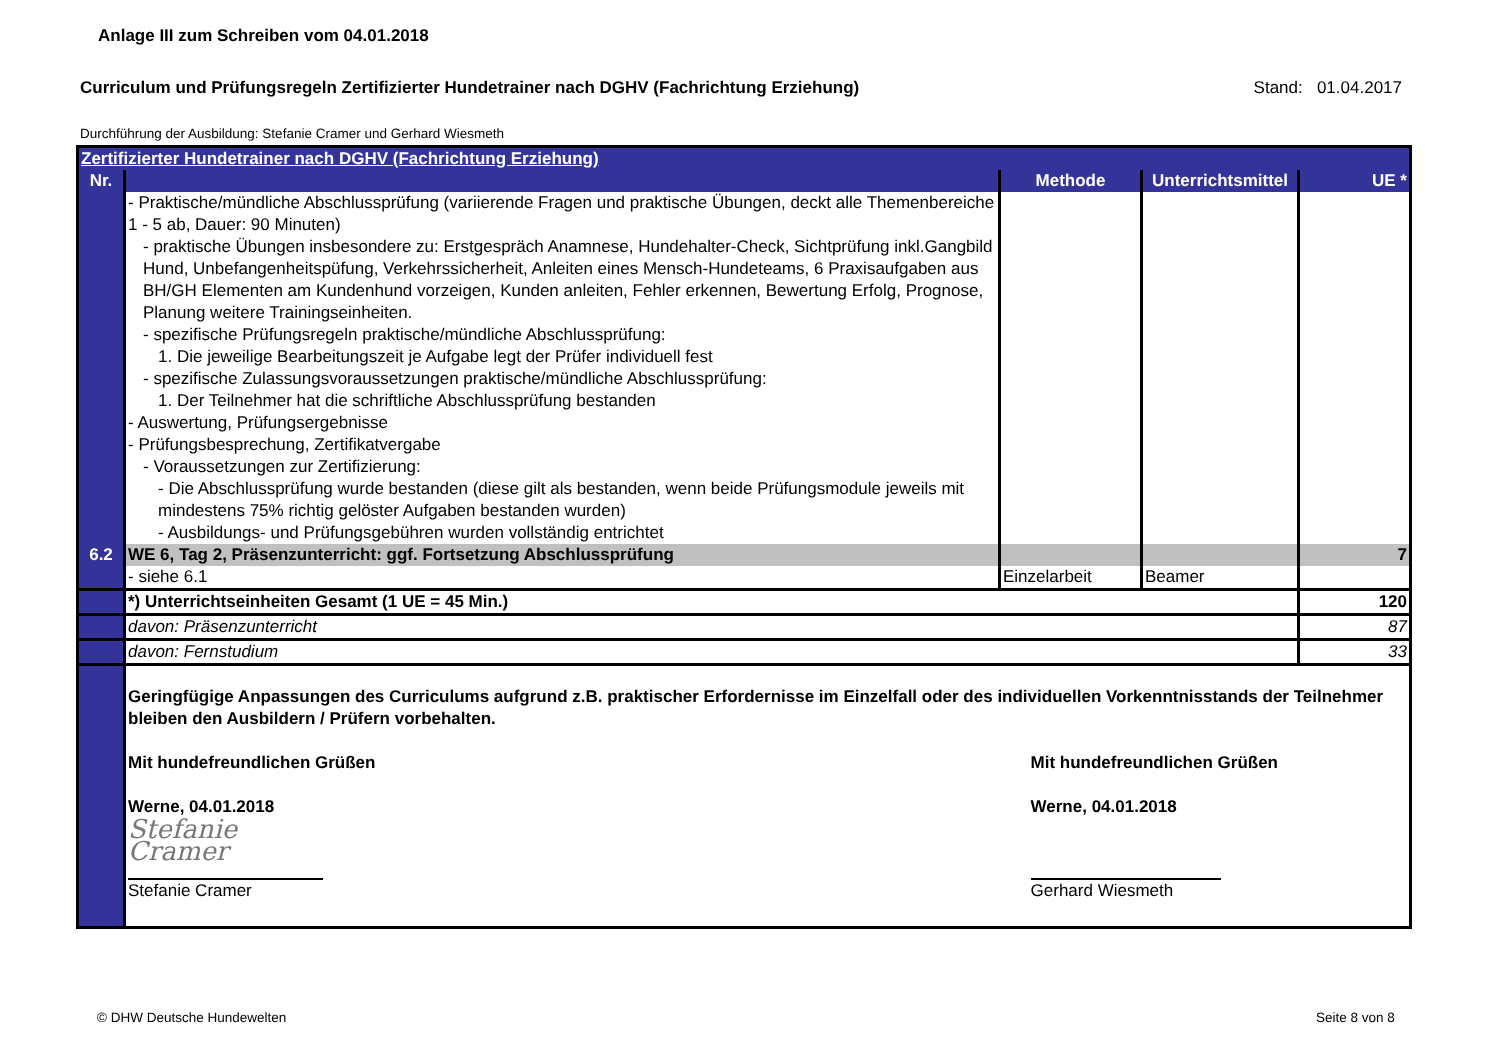Anlage III zum Schreiben vom 04.01.2018
Curriculum und Prüfungsregeln Zertifizierter Hundetrainer nach DGHV (Fachrichtung Erziehung) Stand: 01.04.2017
Durchführung der Ausbildung: Stefanie Cramer und Gerhard Wiesmeth
| Zertifizierter Hundetrainer nach DGHV (Fachrichtung Erziehung) | | | | |
| Nr. | | Methode | Unterrichtsmittel | UE * |
| | - Praktische/mündliche Abschlussprüfung (variierende Fragen und praktische Übungen, deckt alle Themenbereiche 1 - 5 ab, Dauer: 90 Minuten) - praktische Übungen insbesondere zu: Erstgespräch Anamnese, Hundehalter-Check, Sichtprüfung inkl.Gangbild Hund, Unbefangenheitspüfung, Verkehrssicherheit, Anleiten eines Mensch-Hundeteams, 6 Praxisaufgaben aus BH/GH Elementen am Kundenhund vorzeigen, Kunden anleiten, Fehler erkennen, Bewertung Erfolg, Prognose, Planung weitere Trainingseinheiten. - spezifische Prüfungsregeln praktische/mündliche Abschlussprüfung: 1. Die jeweilige Bearbeitungszeit je Aufgabe legt der Prüfer individuell fest - spezifische Zulassungsvoraussetzungen praktische/mündliche Abschlussprüfung: 1. Der Teilnehmer hat die schriftliche Abschlussprüfung bestanden - Auswertung, Prüfungsergebnisse - Prüfungsbesprechung, Zertifikatvergabe - Voraussetzungen zur Zertifizierung: - Die Abschlussprüfung wurde bestanden (diese gilt als bestanden, wenn beide Prüfungsmodule jeweils mit mindestens 75% richtig gelöster Aufgaben bestanden wurden) - Ausbildungs- und Prüfungsgebühren wurden vollständig entrichtet | | | |
| 6.2 | WE 6, Tag 2, Präsenzunterricht: ggf. Fortsetzung Abschlussprüfung | | | 7 |
| | - siehe 6.1 | Einzelarbeit | Beamer | |
| | *) Unterrichtseinheiten Gesamt (1 UE = 45 Min.) | | | 120 |
| | davon: Präsenzunterricht | | | 87 |
| | davon: Fernstudium | | | 33 |
| | Geringfügige Anpassungen des Curriculums aufgrund z.B. praktischer Erfordernisse im Einzelfall oder des individuellen Vorkenntnisstands der Teilnehmer bleiben den Ausbildern / Prüfern vorbehalten. Mit hundefreundlichen Grüßen Werne, 04.01.2018 Stefanie Cramer Stefanie Cramer Mit hundefreundlichen Grüßen Werne, 04.01.2018 Gerhard Wiesmeth | | | |
© DHW Deutsche Hundewelten Seite 8 von 8